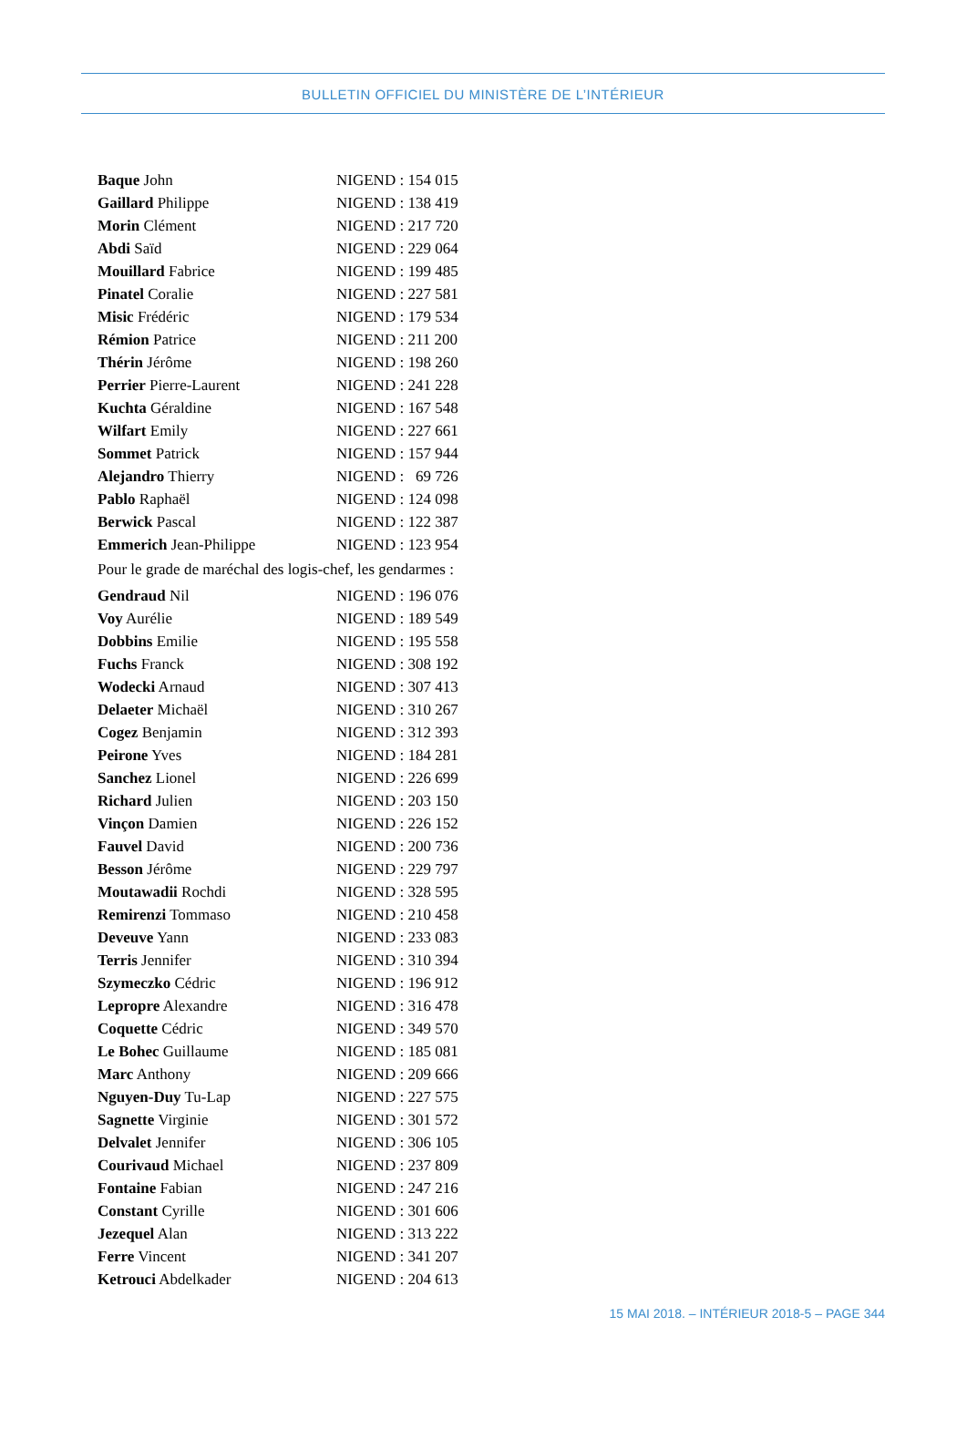BULLETIN OFFICIEL DU MINISTÈRE DE L’INTÉRIEUR
Baque John NIGEND : 154 015
Gaillard Philippe NIGEND : 138 419
Morin Clément NIGEND : 217 720
Abdi Saïd NIGEND : 229 064
Mouillard Fabrice NIGEND : 199 485
Pinatel Coralie NIGEND : 227 581
Misic Frédéric NIGEND : 179 534
Rémion Patrice NIGEND : 211 200
Thérin Jérôme NIGEND : 198 260
Perrier Pierre-Laurent NIGEND : 241 228
Kuchta Géraldine NIGEND : 167 548
Wilfart Emily NIGEND : 227 661
Sommet Patrick NIGEND : 157 944
Alejandro Thierry NIGEND : 69 726
Pablo Raphaël NIGEND : 124 098
Berwick Pascal NIGEND : 122 387
Emmerich Jean-Philippe NIGEND : 123 954
Pour le grade de maréchal des logis-chef, les gendarmes :
Gendraud Nil NIGEND : 196 076
Voy Aurélie NIGEND : 189 549
Dobbins Emilie NIGEND : 195 558
Fuchs Franck NIGEND : 308 192
Wodecki Arnaud NIGEND : 307 413
Delaeter Michaël NIGEND : 310 267
Cogez Benjamin NIGEND : 312 393
Peirone Yves NIGEND : 184 281
Sanchez Lionel NIGEND : 226 699
Richard Julien NIGEND : 203 150
Vinçon Damien NIGEND : 226 152
Fauvel David NIGEND : 200 736
Besson Jérôme NIGEND : 229 797
Moutawadii Rochdi NIGEND : 328 595
Remirenzi Tommaso NIGEND : 210 458
Deveuve Yann NIGEND : 233 083
Terris Jennifer NIGEND : 310 394
Szymeczko Cédric NIGEND : 196 912
Lepropre Alexandre NIGEND : 316 478
Coquette Cédric NIGEND : 349 570
Le Bohec Guillaume NIGEND : 185 081
Marc Anthony NIGEND : 209 666
Nguyen-Duy Tu-Lap NIGEND : 227 575
Sagnette Virginie NIGEND : 301 572
Delvalet Jennifer NIGEND : 306 105
Courivaud Michael NIGEND : 237 809
Fontaine Fabian NIGEND : 247 216
Constant Cyrille NIGEND : 301 606
Jezequel Alan NIGEND : 313 222
Ferre Vincent NIGEND : 341 207
Ketrouci Abdelkader NIGEND : 204 613
15 MAI 2018. – INTÉRIEUR 2018-5 – PAGE 344